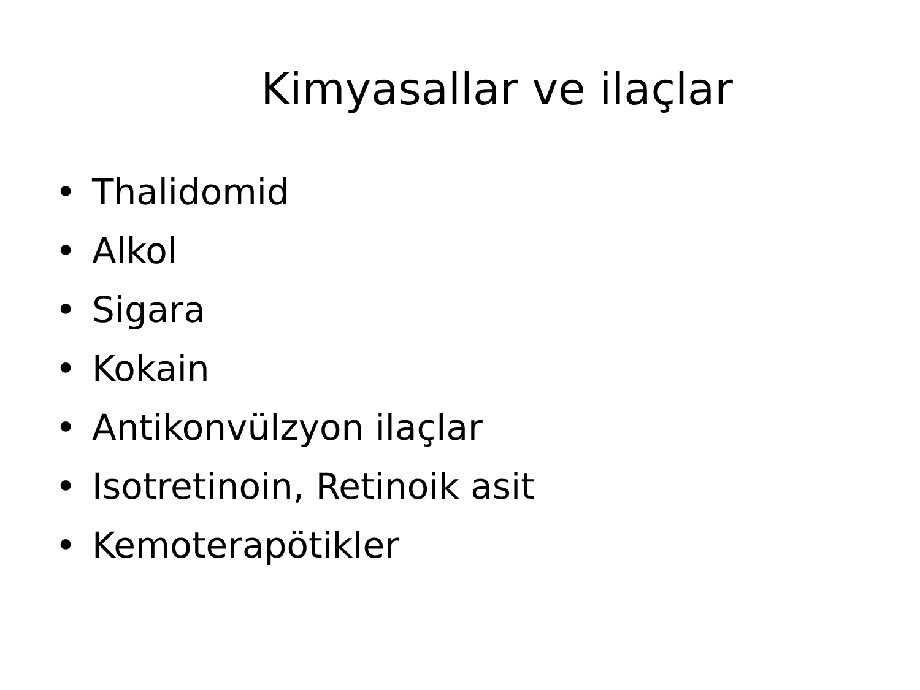Kimyasallar ve ilaçlar
• Thalidomid
• Alkol
• Sigara
• Kokain
• Antikonvülzyon ilaçlar
• Isotretinoin, Retinoik asit
• Kemoterapötikler